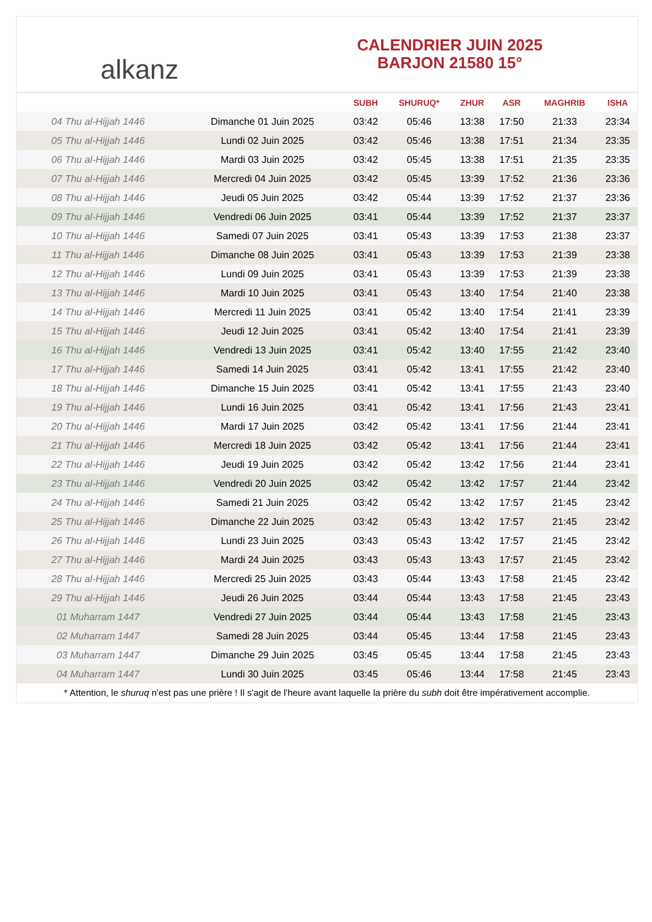alkanz
CALENDRIER JUIN 2025
BARJON 21580 15°
| | | SUBH | SHURUQ* | ZHUR | ASR | MAGHRIB | ISHA |
| --- | --- | --- | --- | --- | --- | --- | --- |
| 04 Thu al-Hijjah 1446 | Dimanche 01 Juin 2025 | 03:42 | 05:46 | 13:38 | 17:50 | 21:33 | 23:34 |
| 05 Thu al-Hijjah 1446 | Lundi 02 Juin 2025 | 03:42 | 05:46 | 13:38 | 17:51 | 21:34 | 23:35 |
| 06 Thu al-Hijjah 1446 | Mardi 03 Juin 2025 | 03:42 | 05:45 | 13:38 | 17:51 | 21:35 | 23:35 |
| 07 Thu al-Hijjah 1446 | Mercredi 04 Juin 2025 | 03:42 | 05:45 | 13:39 | 17:52 | 21:36 | 23:36 |
| 08 Thu al-Hijjah 1446 | Jeudi 05 Juin 2025 | 03:42 | 05:44 | 13:39 | 17:52 | 21:37 | 23:36 |
| 09 Thu al-Hijjah 1446 | Vendredi 06 Juin 2025 | 03:41 | 05:44 | 13:39 | 17:52 | 21:37 | 23:37 |
| 10 Thu al-Hijjah 1446 | Samedi 07 Juin 2025 | 03:41 | 05:43 | 13:39 | 17:53 | 21:38 | 23:37 |
| 11 Thu al-Hijjah 1446 | Dimanche 08 Juin 2025 | 03:41 | 05:43 | 13:39 | 17:53 | 21:39 | 23:38 |
| 12 Thu al-Hijjah 1446 | Lundi 09 Juin 2025 | 03:41 | 05:43 | 13:39 | 17:53 | 21:39 | 23:38 |
| 13 Thu al-Hijjah 1446 | Mardi 10 Juin 2025 | 03:41 | 05:43 | 13:40 | 17:54 | 21:40 | 23:38 |
| 14 Thu al-Hijjah 1446 | Mercredi 11 Juin 2025 | 03:41 | 05:42 | 13:40 | 17:54 | 21:41 | 23:39 |
| 15 Thu al-Hijjah 1446 | Jeudi 12 Juin 2025 | 03:41 | 05:42 | 13:40 | 17:54 | 21:41 | 23:39 |
| 16 Thu al-Hijjah 1446 | Vendredi 13 Juin 2025 | 03:41 | 05:42 | 13:40 | 17:55 | 21:42 | 23:40 |
| 17 Thu al-Hijjah 1446 | Samedi 14 Juin 2025 | 03:41 | 05:42 | 13:41 | 17:55 | 21:42 | 23:40 |
| 18 Thu al-Hijjah 1446 | Dimanche 15 Juin 2025 | 03:41 | 05:42 | 13:41 | 17:55 | 21:43 | 23:40 |
| 19 Thu al-Hijjah 1446 | Lundi 16 Juin 2025 | 03:41 | 05:42 | 13:41 | 17:56 | 21:43 | 23:41 |
| 20 Thu al-Hijjah 1446 | Mardi 17 Juin 2025 | 03:42 | 05:42 | 13:41 | 17:56 | 21:44 | 23:41 |
| 21 Thu al-Hijjah 1446 | Mercredi 18 Juin 2025 | 03:42 | 05:42 | 13:41 | 17:56 | 21:44 | 23:41 |
| 22 Thu al-Hijjah 1446 | Jeudi 19 Juin 2025 | 03:42 | 05:42 | 13:42 | 17:56 | 21:44 | 23:41 |
| 23 Thu al-Hijjah 1446 | Vendredi 20 Juin 2025 | 03:42 | 05:42 | 13:42 | 17:57 | 21:44 | 23:42 |
| 24 Thu al-Hijjah 1446 | Samedi 21 Juin 2025 | 03:42 | 05:42 | 13:42 | 17:57 | 21:45 | 23:42 |
| 25 Thu al-Hijjah 1446 | Dimanche 22 Juin 2025 | 03:42 | 05:43 | 13:42 | 17:57 | 21:45 | 23:42 |
| 26 Thu al-Hijjah 1446 | Lundi 23 Juin 2025 | 03:43 | 05:43 | 13:42 | 17:57 | 21:45 | 23:42 |
| 27 Thu al-Hijjah 1446 | Mardi 24 Juin 2025 | 03:43 | 05:43 | 13:43 | 17:57 | 21:45 | 23:42 |
| 28 Thu al-Hijjah 1446 | Mercredi 25 Juin 2025 | 03:43 | 05:44 | 13:43 | 17:58 | 21:45 | 23:42 |
| 29 Thu al-Hijjah 1446 | Jeudi 26 Juin 2025 | 03:44 | 05:44 | 13:43 | 17:58 | 21:45 | 23:43 |
| 01 Muharram 1447 | Vendredi 27 Juin 2025 | 03:44 | 05:44 | 13:43 | 17:58 | 21:45 | 23:43 |
| 02 Muharram 1447 | Samedi 28 Juin 2025 | 03:44 | 05:45 | 13:44 | 17:58 | 21:45 | 23:43 |
| 03 Muharram 1447 | Dimanche 29 Juin 2025 | 03:45 | 05:45 | 13:44 | 17:58 | 21:45 | 23:43 |
| 04 Muharram 1447 | Lundi 30 Juin 2025 | 03:45 | 05:46 | 13:44 | 17:58 | 21:45 | 23:43 |
* Attention, le shuruq n'est pas une prière ! Il s'agit de l'heure avant laquelle la prière du subh doit être impérativement accomplie.